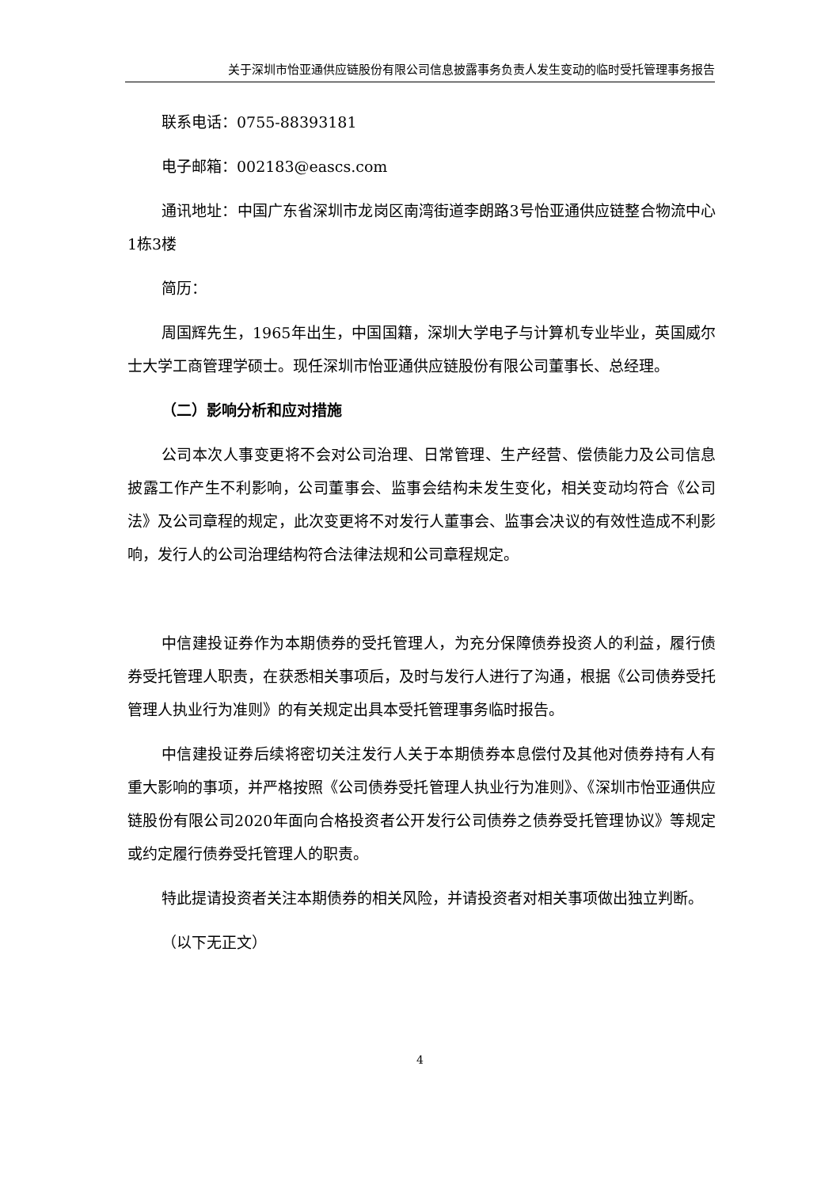关于深圳市怡亚通供应链股份有限公司信息披露事务负责人发生变动的临时受托管理事务报告
联系电话：0755-88393181
电子邮箱：002183@eascs.com
通讯地址：中国广东省深圳市龙岗区南湾街道李朗路3号怡亚通供应链整合物流中心1栋3楼
简历：
周国辉先生，1965年出生，中国国籍，深圳大学电子与计算机专业毕业，英国威尔士大学工商管理学硕士。现任深圳市怡亚通供应链股份有限公司董事长、总经理。
（二）影响分析和应对措施
公司本次人事变更将不会对公司治理、日常管理、生产经营、偿债能力及公司信息披露工作产生不利影响，公司董事会、监事会结构未发生变化，相关变动均符合《公司法》及公司章程的规定，此次变更将不对发行人董事会、监事会决议的有效性造成不利影响，发行人的公司治理结构符合法律法规和公司章程规定。
中信建投证券作为本期债券的受托管理人，为充分保障债券投资人的利益，履行债券受托管理人职责，在获悉相关事项后，及时与发行人进行了沟通，根据《公司债券受托管理人执业行为准则》的有关规定出具本受托管理事务临时报告。
中信建投证券后续将密切关注发行人关于本期债券本息偿付及其他对债券持有人有重大影响的事项，并严格按照《公司债券受托管理人执业行为准则》、《深圳市怡亚通供应链股份有限公司2020年面向合格投资者公开发行公司债券之债券受托管理协议》等规定或约定履行债券受托管理人的职责。
特此提请投资者关注本期债券的相关风险，并请投资者对相关事项做出独立判断。
（以下无正文）
4